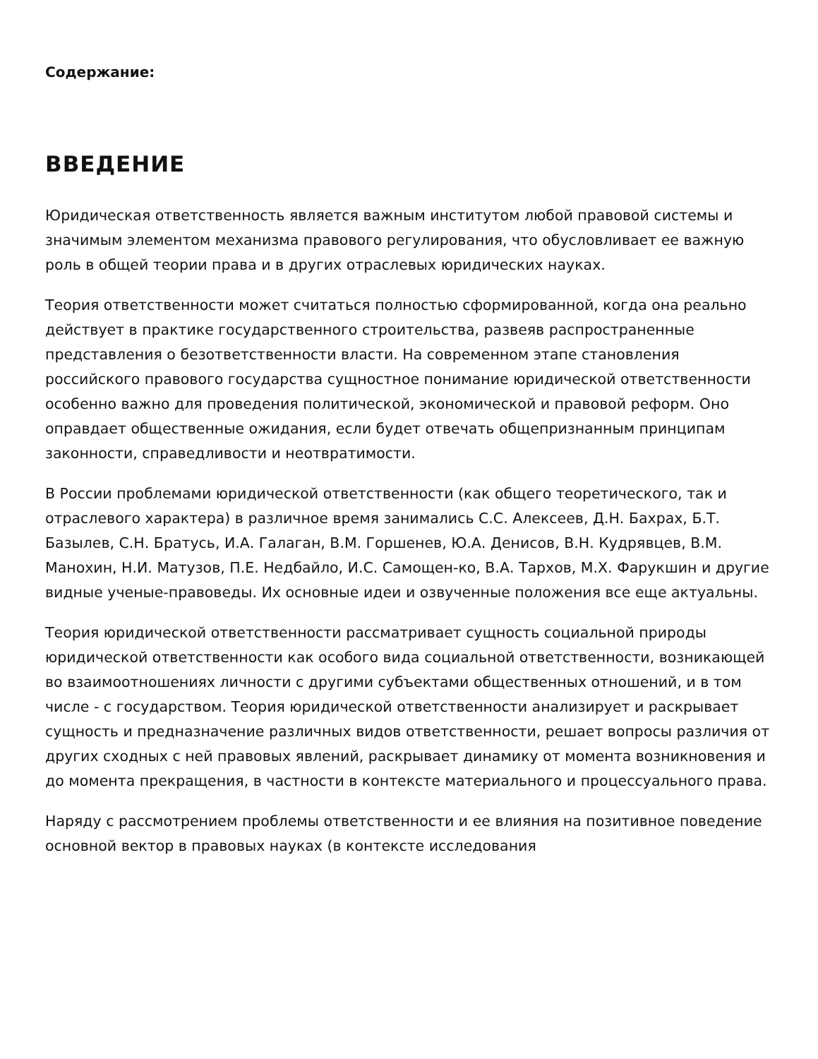Содержание:
ВВЕДЕНИЕ
Юридическая ответственность является важным институтом любой правовой системы и значимым элементом механизма правового регулирования, что обусловливает ее важную роль в общей теории права и в других отраслевых юридических науках.
Теория ответственности может считаться полностью сформированной, когда она реально действует в практике государственного строительства, развеяв распространенные представления о безответственности власти. На современном этапе становления российского правового государства сущностное понимание юридической ответственности особенно важно для проведения политической, экономической и правовой реформ. Оно оправдает общественные ожидания, если будет отвечать общепризнанным принципам законности, справедливости и неотвратимости.
В России проблемами юридической ответственности (как общего теоретического, так и отраслевого характера) в различное время занимались С.С. Алексеев, Д.Н. Бахрах, Б.Т. Базылев, С.Н. Братусь, И.А. Галаган, В.М. Горшенев, Ю.А. Денисов, В.Н. Кудрявцев, В.М. Манохин, Н.И. Матузов, П.Е. Недбайло, И.С. Самощен-ко, В.А. Тархов, М.Х. Фарукшин и другие видные ученые-правоведы. Их основные идеи и озвученные положения все еще актуальны.
Теория юридической ответственности рассматривает сущность социальной природы юридической ответственности как особого вида социальной ответственности, возникающей во взаимоотношениях личности с другими субъектами общественных отношений, и в том числе - с государством. Теория юридической ответственности анализирует и раскрывает сущность и предназначение различных видов ответственности, решает вопросы различия от других сходных с ней правовых явлений, раскрывает динамику от момента возникновения и до момента прекращения, в частности в контексте материального и процессуального права.
Наряду с рассмотрением проблемы ответственности и ее влияния на позитивное поведение основной вектор в правовых науках (в контексте исследования